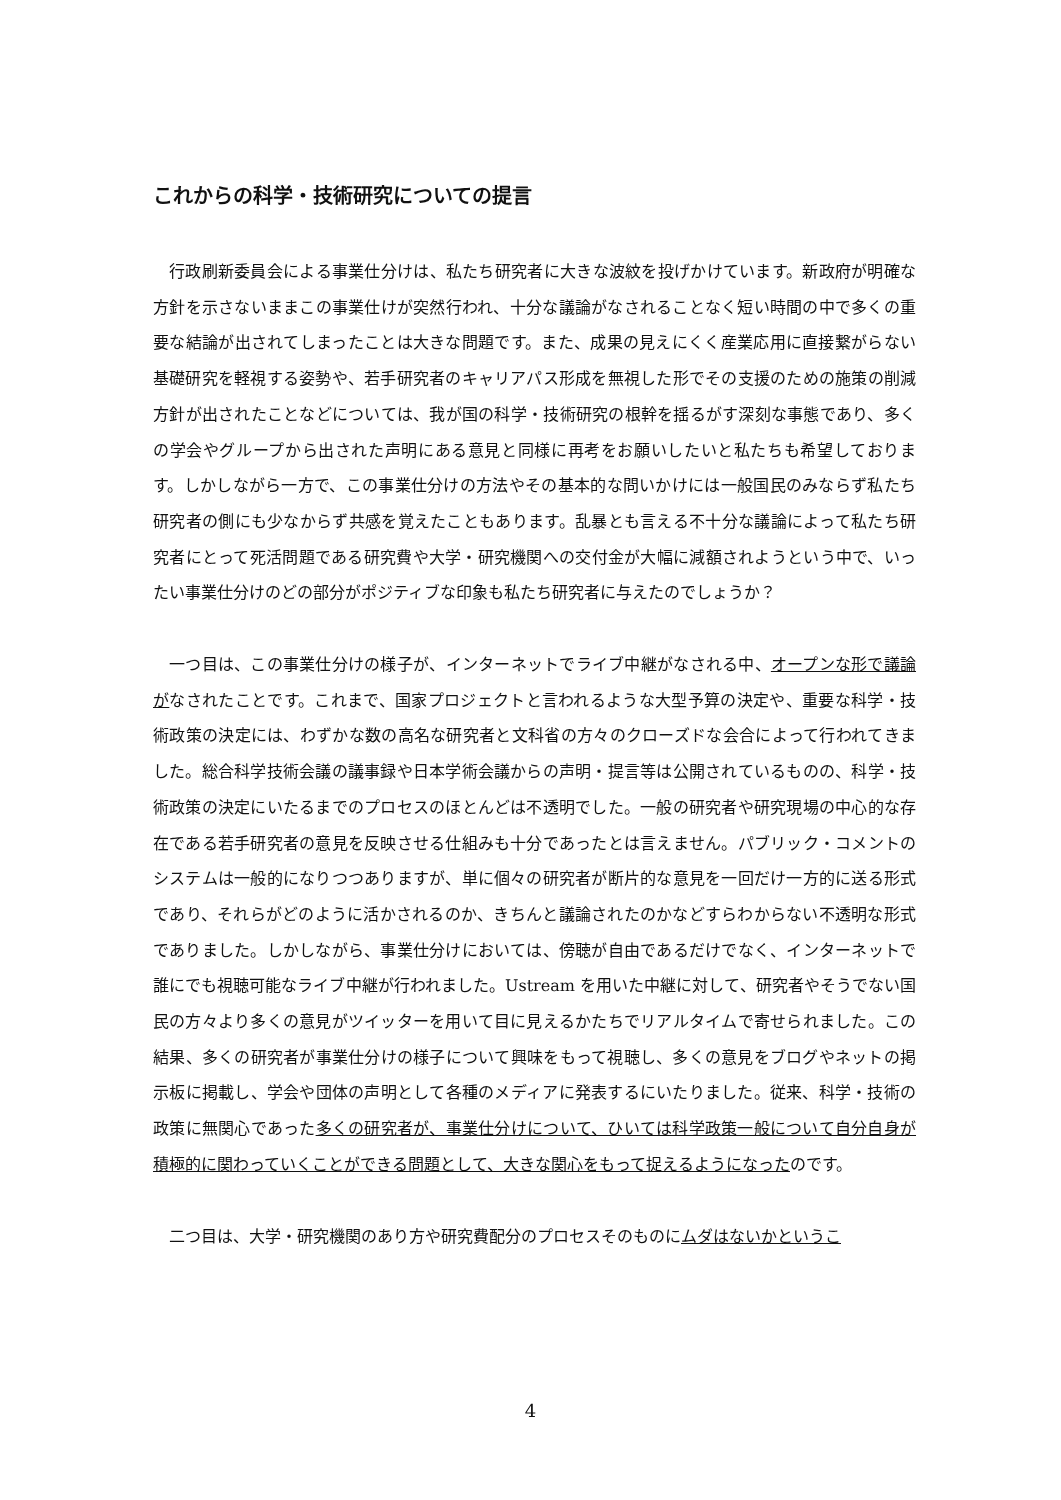これからの科学・技術研究についての提言
行政刷新委員会による事業仕分けは、私たち研究者に大きな波紋を投げかけています。新政府が明確な方針を示さないままこの事業仕けが突然行われ、十分な議論がなされることなく短い時間の中で多くの重要な結論が出されてしまったことは大きな問題です。また、成果の見えにくく産業応用に直接繋がらない基礎研究を軽視する姿勢や、若手研究者のキャリアパス形成を無視した形でその支援のための施策の削減方針が出されたことなどについては、我が国の科学・技術研究の根幹を揺るがす深刻な事態であり、多くの学会やグループから出された声明にある意見と同様に再考をお願いしたいと私たちも希望しております。しかしながら一方で、この事業仕分けの方法やその基本的な問いかけには一般国民のみならず私たち研究者の側にも少なからず共感を覚えたこともあります。乱暴とも言える不十分な議論によって私たち研究者にとって死活問題である研究費や大学・研究機関への交付金が大幅に減額されようという中で、いったい事業仕分けのどの部分がポジティブな印象も私たち研究者に与えたのでしょうか？
一つ目は、この事業仕分けの様子が、インターネットでライブ中継がなされる中、オープンな形で議論がなされたことです。これまで、国家プロジェクトと言われるような大型予算の決定や、重要な科学・技術政策の決定には、わずかな数の高名な研究者と文科省の方々のクローズドな会合によって行われてきました。総合科学技術会議の議事録や日本学術会議からの声明・提言等は公開されているものの、科学・技術政策の決定にいたるまでのプロセスのほとんどは不透明でした。一般の研究者や研究現場の中心的な存在である若手研究者の意見を反映させる仕組みも十分であったとは言えません。パブリック・コメントのシステムは一般的になりつつありますが、単に個々の研究者が断片的な意見を一回だけ一方的に送る形式であり、それらがどのように活かされるのか、きちんと議論されたのかなどすらわからない不透明な形式でありました。しかしながら、事業仕分けにおいては、傍聴が自由であるだけでなく、インターネットで誰にでも視聴可能なライブ中継が行われました。Ustream を用いた中継に対して、研究者やそうでない国民の方々より多くの意見がツイッターを用いて目に見えるかたちでリアルタイムで寄せられました。この結果、多くの研究者が事業仕分けの様子について興味をもって視聴し、多くの意見をブログやネットの掲示板に掲載し、学会や団体の声明として各種のメディアに発表するにいたりました。従来、科学・技術の政策に無関心であった多くの研究者が、事業仕分けについて、ひいては科学政策一般について自分自身が積極的に関わっていくことができる問題として、大きな関心をもって捉えるようになったのです。
二つ目は、大学・研究機関のあり方や研究費配分のプロセスそのものにムダはないかというこ
4